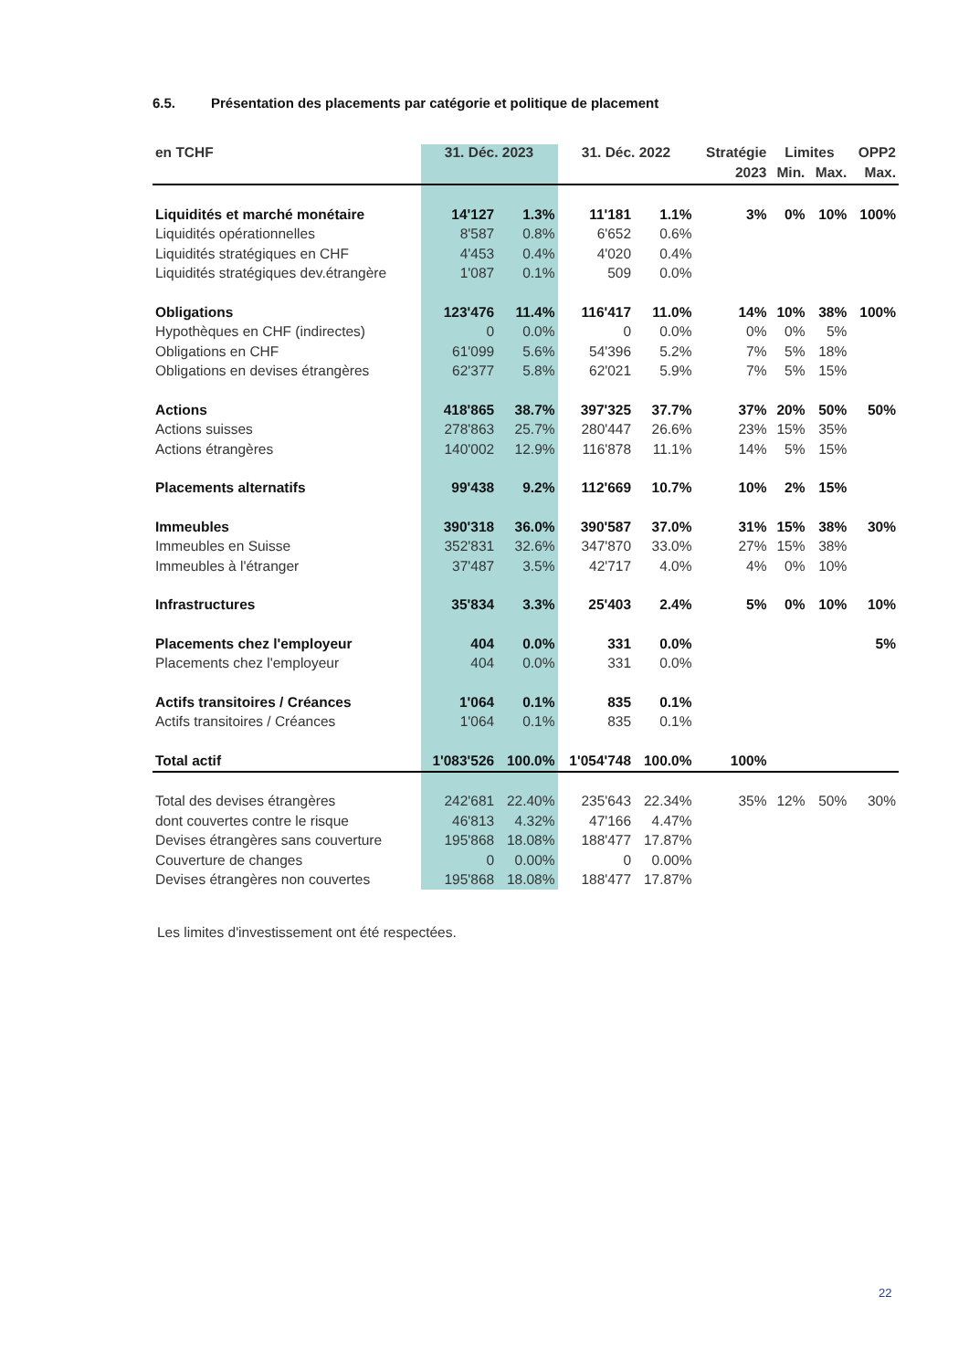6.5. Présentation des placements par catégorie et politique de placement
| en TCHF | 31. Déc. 2023 | | 31. Déc. 2022 | | Stratégie | Limites | | OPP2 |
| --- | --- | --- | --- | --- | --- | --- | --- | --- |
| | | | | | 2023 | Min. | Max. | Max. |
| Liquidités et marché monétaire | 14'127 | 1.3% | 11'181 | 1.1% | 3% | 0% | 10% | 100% |
| Liquidités opérationnelles | 8'587 | 0.8% | 6'652 | 0.6% | | | | |
| Liquidités stratégiques en CHF | 4'453 | 0.4% | 4'020 | 0.4% | | | | |
| Liquidités stratégiques dev.étrangère | 1'087 | 0.1% | 509 | 0.0% | | | | |
| Obligations | 123'476 | 11.4% | 116'417 | 11.0% | 14% | 10% | 38% | 100% |
| Hypothèques en CHF (indirectes) | 0 | 0.0% | 0 | 0.0% | 0% | 0% | 5% | |
| Obligations en CHF | 61'099 | 5.6% | 54'396 | 5.2% | 7% | 5% | 18% | |
| Obligations en devises étrangères | 62'377 | 5.8% | 62'021 | 5.9% | 7% | 5% | 15% | |
| Actions | 418'865 | 38.7% | 397'325 | 37.7% | 37% | 20% | 50% | 50% |
| Actions suisses | 278'863 | 25.7% | 280'447 | 26.6% | 23% | 15% | 35% | |
| Actions étrangères | 140'002 | 12.9% | 116'878 | 11.1% | 14% | 5% | 15% | |
| Placements alternatifs | 99'438 | 9.2% | 112'669 | 10.7% | 10% | 2% | 15% | |
| Immeubles | 390'318 | 36.0% | 390'587 | 37.0% | 31% | 15% | 38% | 30% |
| Immeubles en Suisse | 352'831 | 32.6% | 347'870 | 33.0% | 27% | 15% | 38% | |
| Immeubles à l'étranger | 37'487 | 3.5% | 42'717 | 4.0% | 4% | 0% | 10% | |
| Infrastructures | 35'834 | 3.3% | 25'403 | 2.4% | 5% | 0% | 10% | 10% |
| Placements chez l'employeur | 404 | 0.0% | 331 | 0.0% | | | | 5% |
| Placements chez l'employeur | 404 | 0.0% | 331 | 0.0% | | | | |
| Actifs transitoires / Créances | 1'064 | 0.1% | 835 | 0.1% | | | | |
| Actifs transitoires / Créances | 1'064 | 0.1% | 835 | 0.1% | | | | |
| Total actif | 1'083'526 | 100.0% | 1'054'748 | 100.0% | 100% | | | |
| Total des devises étrangères | 242'681 | 22.40% | 235'643 | 22.34% | 35% | 12% | 50% | 30% |
| dont couvertes contre le risque | 46'813 | 4.32% | 47'166 | 4.47% | | | | |
| Devises étrangères sans couverture | 195'868 | 18.08% | 188'477 | 17.87% | | | | |
| Couverture de changes | 0 | 0.00% | 0 | 0.00% | | | | |
| Devises étrangères non couvertes | 195'868 | 18.08% | 188'477 | 17.87% | | | | |
Les limites d'investissement ont été respectées.
22